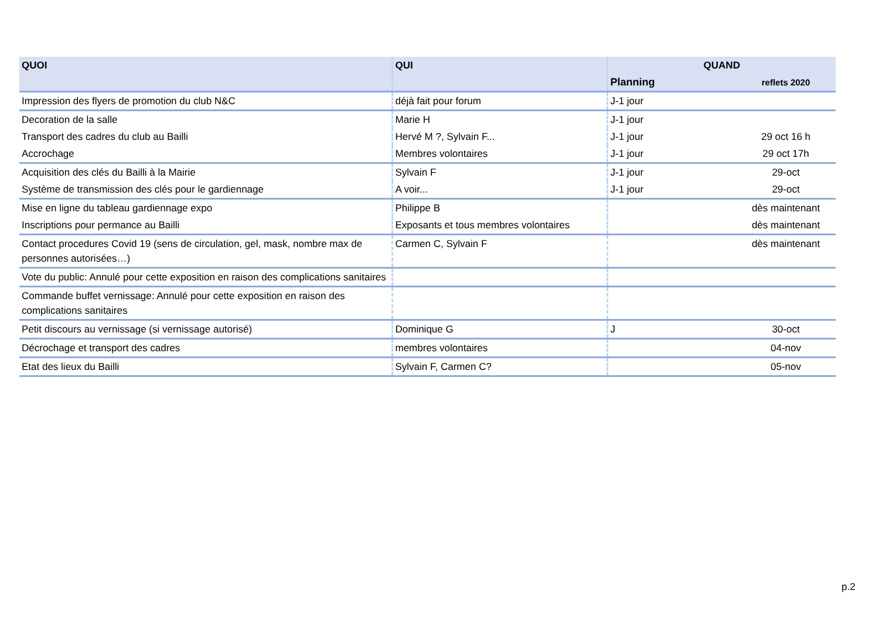| QUOI | QUI | QUAND | |
| --- | --- | --- | --- |
| | | Planning | reflets 2020 |
| Impression des flyers de promotion du club N&C | déjà fait pour forum | J-1 jour | |
| Decoration de la salle | Marie H | J-1 jour | |
| Transport des cadres du club au Bailli | Hervé M ?, Sylvain F... | J-1 jour | 29 oct 16 h |
| Accrochage | Membres volontaires | J-1 jour | 29 oct 17h |
| Acquisition des clés du Bailli à la Mairie | Sylvain F | J-1 jour | 29-oct |
| Système de transmission des clés pour le gardiennage | A voir... | J-1 jour | 29-oct |
| Mise en ligne du tableau gardiennage expo | Philippe B | | dès maintenant |
| Inscriptions pour permance au Bailli | Exposants et tous membres volontaires | | dès maintenant |
| Contact procedures Covid 19 (sens de circulation, gel, mask, nombre max de personnes autorisées…) | Carmen C, Sylvain F | | dès maintenant |
| Vote du public: Annulé pour cette exposition en raison des complications sanitaires | | | |
| Commande buffet vernissage: Annulé pour cette exposition en raison des complications sanitaires | | | |
| Petit discours au vernissage (si vernissage autorisé) | Dominique G | J | 30-oct |
| Décrochage et transport des cadres | membres volontaires | | 04-nov |
| Etat des lieux du Bailli | Sylvain F, Carmen C? | | 05-nov |
p.2